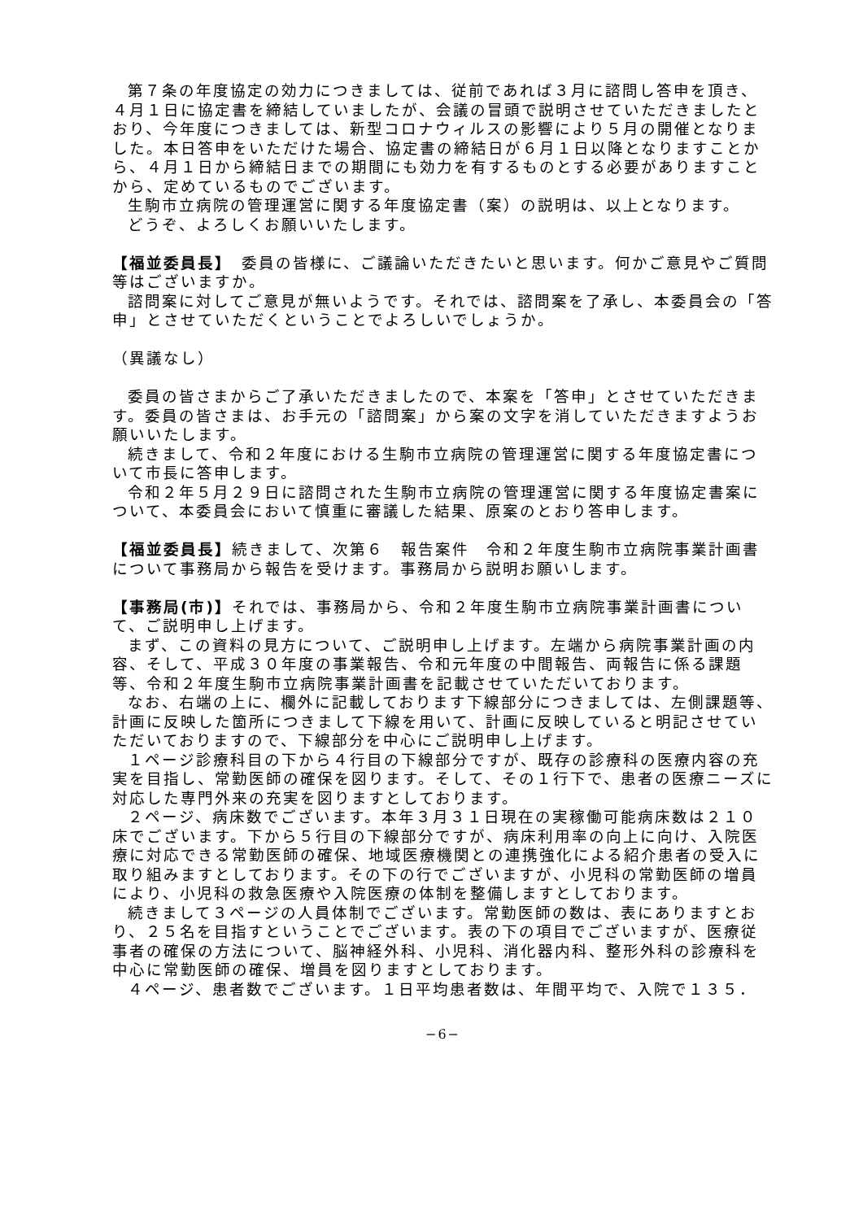第７条の年度協定の効力につきましては、従前であれば３月に諮問し答申を頂き、４月１日に協定書を締結していましたが、会議の冒頭で説明させていただきましたとおり、今年度につきましては、新型コロナウィルスの影響により５月の開催となりました。本日答申をいただけた場合、協定書の締結日が６月１日以降となりますことから、４月１日から締結日までの期間にも効力を有するものとする必要がありますことから、定めているものでございます。
生駒市立病院の管理運営に関する年度協定書（案）の説明は、以上となります。
どうぞ、よろしくお願いいたします。
【福並委員長】　委員の皆様に、ご議論いただきたいと思います。何かご意見やご質問等はございますか。
諮問案に対してご意見が無いようです。それでは、諮問案を了承し、本委員会の「答申」とさせていただくということでよろしいでしょうか。
（異議なし）
委員の皆さまからご了承いただきましたので、本案を「答申」とさせていただきます。委員の皆さまは、お手元の「諮問案」から案の文字を消していただきますようお願いいたします。
続きまして、令和２年度における生駒市立病院の管理運営に関する年度協定書について市長に答申します。
令和２年５月２９日に諮問された生駒市立病院の管理運営に関する年度協定書案について、本委員会において慎重に審議した結果、原案のとおり答申します。
【福並委員長】続きまして、次第６　報告案件　令和２年度生駒市立病院事業計画書について事務局から報告を受けます。事務局から説明お願いします。
【事務局(市)】それでは、事務局から、令和２年度生駒市立病院事業計画書について、ご説明申し上げます。
まず、この資料の見方について、ご説明申し上げます。左端から病院事業計画の内容、そして、平成３０年度の事業報告、令和元年度の中間報告、両報告に係る課題等、令和２年度生駒市立病院事業計画書を記載させていただいております。
なお、右端の上に、欄外に記載しております下線部分につきましては、左側課題等、計画に反映した箇所につきまして下線を用いて、計画に反映していると明記させていただいておりますので、下線部分を中心にご説明申し上げます。
１ページ診療科目の下から４行目の下線部分ですが、既存の診療科の医療内容の充実を目指し、常勤医師の確保を図ります。そして、その１行下で、患者の医療ニーズに対応した専門外来の充実を図りますとしております。
２ページ、病床数でございます。本年３月３１日現在の実稼働可能病床数は２１０床でございます。下から５行目の下線部分ですが、病床利用率の向上に向け、入院医療に対応できる常勤医師の確保、地域医療機関との連携強化による紹介患者の受入に取り組みますとしております。その下の行でございますが、小児科の常勤医師の増員により、小児科の救急医療や入院医療の体制を整備しますとしております。
続きまして３ページの人員体制でございます。常勤医師の数は、表にありますとおり、２５名を目指すということでございます。表の下の項目でございますが、医療従事者の確保の方法について、脳神経外科、小児科、消化器内科、整形外科の診療科を中心に常勤医師の確保、増員を図りますとしております。
４ページ、患者数でございます。１日平均患者数は、年間平均で、入院で１３５．
−6−